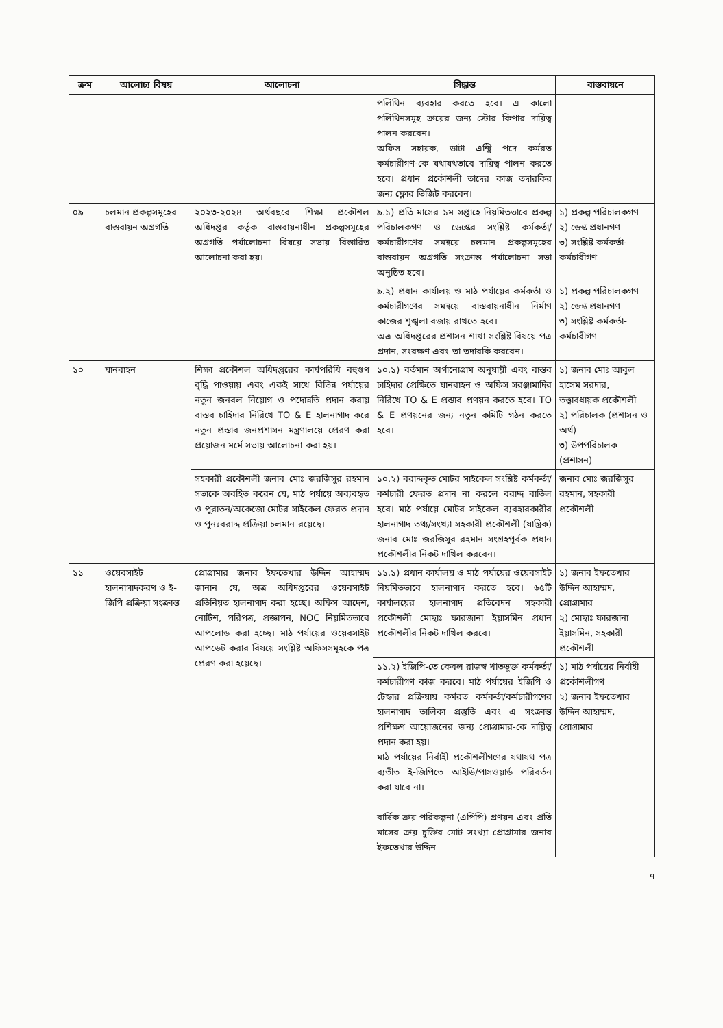| ক্রম | আলোচ্য বিষয় | আলোচনা | সিদ্ধান্ত | বাস্তবায়নে |
| --- | --- | --- | --- | --- |
| | | | পলিথিন ব্যবহার করতে হবে। এ কালো পলিথিনসমূহ ক্রয়ের জন্য স্টোর কিপার দায়িত্ব পালন করবেন। অফিস সহায়ক, ডাটা এন্ট্রি পদে কর্মরত কর্মচারীগণ-কে যথাযথভাবে দায়িত্ব পালন করতে হবে। প্রধান প্রকৌশলী তাদের কাজ তদারকির জন্য ফ্লোর ভিজিট করবেন। | |
| ০৯ | চলমান প্রকল্পসমূহের বাস্তবায়ন অগ্রগতি | ২০২৩-২০২৪ অর্থবছরে শিক্ষা প্রকৌশল অধিদপ্তর কর্তৃক বাস্তবায়নাধীন প্রকল্পসমূহের অগ্রগতি পর্যালোচনা বিষয়ে সভায় বিস্তারিত আলোচনা করা হয়। | ৯.১) প্রতি মাসের ১ম সপ্তাহে নিয়মিতভাবে প্রকল্প পরিচালকগণ ও ডেস্কের সংশ্লিষ্ট কর্মকর্তা/কর্মচারীগণের সমন্বয়ে চলমান প্রকল্পসমূহের বাস্তবায়ন অগ্রগতি সংক্রান্ত পর্যালোচনা সভা অনুষ্ঠিত হবে। | ১) প্রকল্প পরিচালকগণ ২) ডেস্ক প্রধানগণ ৩) সংশ্লিষ্ট কর্মকর্তা-কর্মচারীগণ |
| | | | ৯.২) প্রধান কার্যালয় ও মাঠ পর্যায়ের কর্মকর্তা ও কর্মচারীগণের সমন্বয়ে বাস্তবায়নাধীন নির্মাণ কাজের শৃঙ্খলা বজায় রাখতে হবে। অত্র অধিদপ্তরের প্রশাসন শাখা সংশ্লিষ্ট বিষয়ে পত্র প্রদান, সংরক্ষণ এবং তা তদারকি করবেন। | ১) প্রকল্প পরিচালকগণ ২) ডেস্ক প্রধানগণ ৩) সংশ্লিষ্ট কর্মকর্তা-কর্মচারীগণ |
| ১০ | যানবাহন | শিক্ষা প্রকৌশল অধিদপ্তরের কার্যপরিধি বহুগুণ বৃদ্ধি পাওয়ায় এবং একই সাথে বিভিন্ন পর্যায়ের নতুন জনবল নিয়োগ ও পদোন্নতি প্রদান করায় বাস্তব চাহিদার নিরিখে TO & E হালনাগাদ করে নতুন প্রস্তাব জনপ্রশাসন মন্ত্রণালয়ে প্রেরণ করা প্রয়োজন মর্মে সভায় আলোচনা করা হয়। | ১০.১) বর্তমান অর্গানোগ্রাম অনুযায়ী এবং বাস্তব চাহিদার প্রেক্ষিতে যানবাহন ও অফিস সরঞ্জামাদির নিরিখে TO & E প্রস্তাব প্রণয়ন করতে হবে। TO & E প্রণয়নের জন্য নতুন কমিটি গঠন করতে হবে। | ১) জনাব মোঃ আবুল হাসেম সরদার, তত্ত্বাবধায়ক প্রকৌশলী ২) পরিচালক (প্রশাসন ও অর্থ) ৩) উপপরিচালক (প্রশাসন) |
| | | সহকারী প্রকৌশলী জনাব মোঃ জরজিসুর রহমান সভাকে অবহিত করেন যে, মাঠ পর্যায়ে অব্যবহৃত ও পুরাতন/অকেজো মোটর সাইকেল ফেরত প্রদান ও পুনঃবরাদ্দ প্রক্রিয়া চলমান রয়েছে। | ১০.২) বরাদ্দকৃত মোটর সাইকেল সংশ্লিষ্ট কর্মকর্তা/কর্মচারী ফেরত প্রদান না করলে বরাদ্দ বাতিল হবে। মাঠ পর্যায়ে মোটর সাইকেল ব্যবহারকারীর হালনাগাদ তথ্য/সংখ্যা সহকারী প্রকৌশলী (যান্ত্রিক) জনাব মোঃ জরজিসুর রহমান সংগ্রহপূর্বক প্রধান প্রকৌশলীর নিকট দাখিল করবেন। | জনাব মোঃ জরজিসুর রহমান, সহকারী প্রকৌশলী |
| ১১ | ওয়েবসাইট হালনাগাদকরণ ও ই-জিপি প্রক্রিয়া সংক্রান্ত | প্রোগ্রামার জনাব ইফতেখার উদ্দিন আহাম্মদ জানান যে, অত্র অধিদপ্তরের ওয়েবসাইট প্রতিনিয়ত হালনাগাদ করা হচ্ছে। অফিস আদেশ, নোটিশ, পরিপত্র, প্রজ্ঞাপন, NOC নিয়মিতভাবে আপলোড করা হচ্ছে। মাঠ পর্যায়ের ওয়েবসাইট আপডেট করার বিষয়ে সংশ্লিষ্ট অফিসসমূহকে পত্র প্রেরণ করা হয়েছে। | ১১.১) প্রধান কার্যালয় ও মাঠ পর্যায়ের ওয়েবসাইট নিয়মিতভাবে হালনাগাদ করতে হবে। ৬৫টি কার্যালয়ের হালনাগাদ প্রতিবেদন সহকারী প্রকৌশলী মোছাঃ ফারজানা ইয়াসমিন প্রধান প্রকৌশলীর নিকট দাখিল করবে। | ১) জনাব ইফতেখার উদ্দিন আহাম্মদ, প্রোগ্রামার ২) মোছাঃ ফারজানা ইয়াসমিন, সহকারী প্রকৌশলী |
| | | | ১১.২) ইজিপি-তে কেবল রাজস্ব খাতভুক্ত কর্মকর্তা/কর্মচারীগণ কাজ করবে। মাঠ পর্যায়ের ইজিপি ও টেন্ডার প্রক্রিয়ায় কর্মরত কর্মকর্তা/কর্মচারীগণের হালনাগাদ তালিকা প্রস্তুতি এবং এ সংক্রান্ত প্রশিক্ষণ আয়োজনের জন্য প্রোগ্রামার-কে দায়িত্ব প্রদান করা হয়। মাঠ পর্যায়ের নির্বাহী প্রকৌশলীগণের যথাযথ পত্র ব্যতীত ই-জিপিতে আইডি/পাসওয়ার্ড পরিবর্তন করা যাবে না। বার্ষিক ক্রয় পরিকল্পনা (এপিপি) প্রণয়ন এবং প্রতি মাসের ক্রয় চুক্তির মোট সংখ্যা প্রোগ্রামার জনাব ইফতেখার উদ্দিন | ১) মাঠ পর্যায়ের নির্বাহী প্রকৌশলীগণ ২) জনাব ইফতেখার উদ্দিন আহাম্মদ, প্রোগ্রামার |
৭